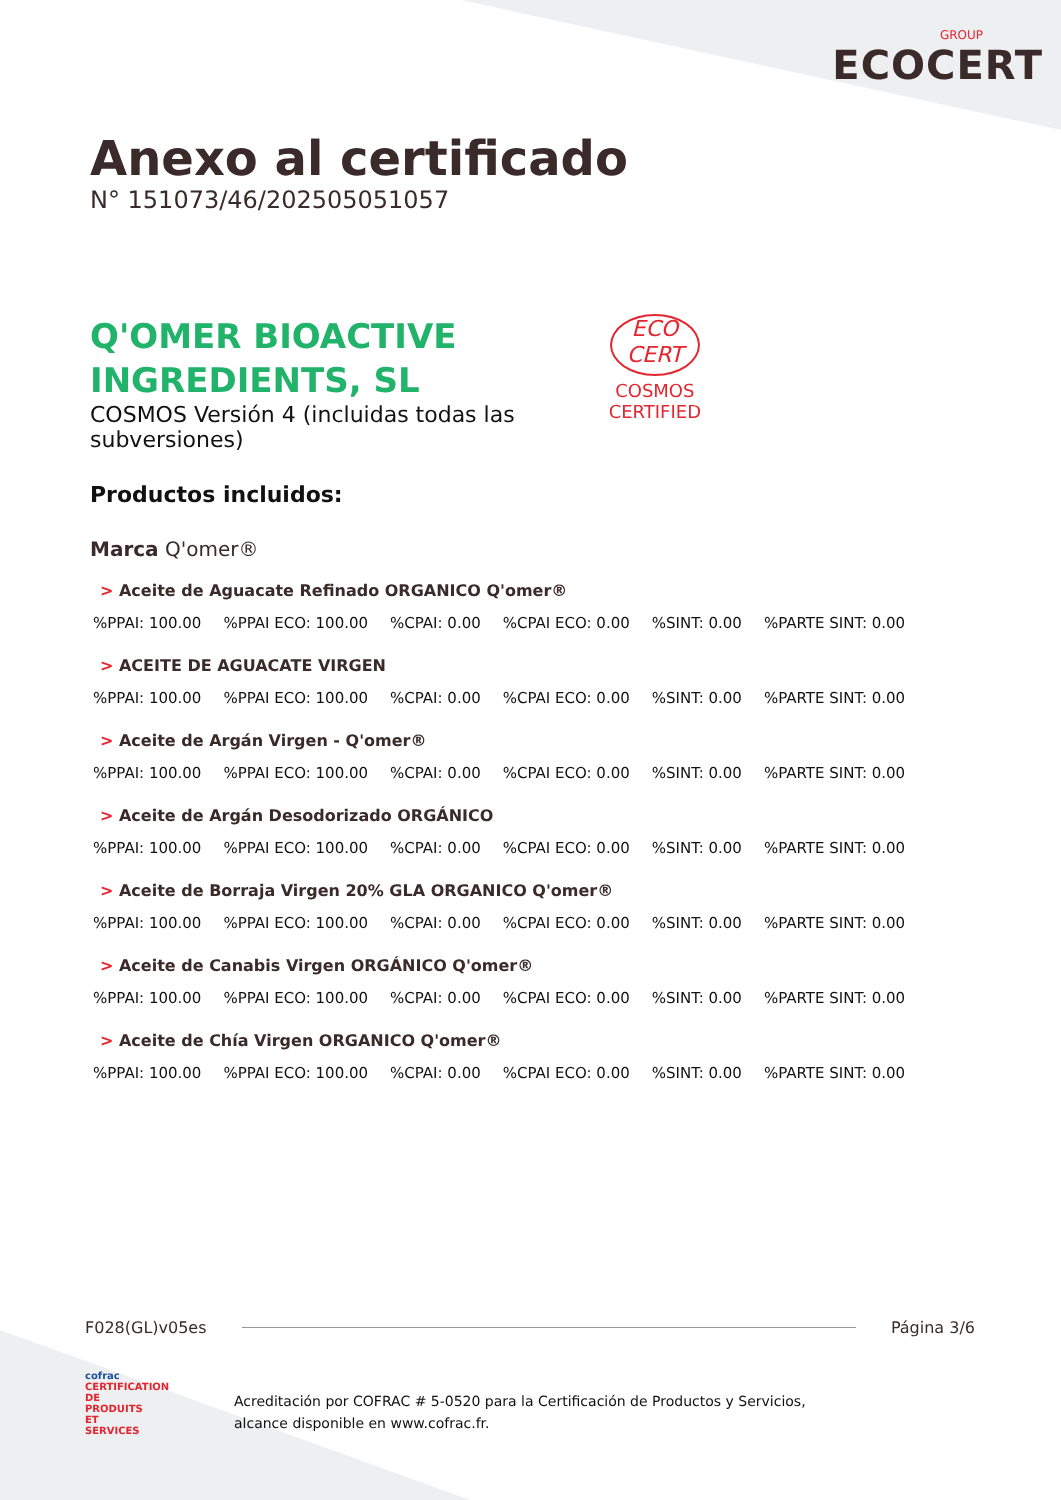GROUP
ECOCERT
Anexo al certificado
N° 151073/46/202505051057
Q'OMER BIOACTIVE
INGREDIENTS, SL
COSMOS Versión 4 (incluidas todas las
subversiones)
ECO
CERT
COSMOS
CERTIFIED
Productos incluidos:
Marca Q'omer®
> Aceite de Aguacate Refinado ORGANICO Q'omer®
%PPAI: 100.00%PPAI ECO: 100.00%CPAI: 0.00%CPAI ECO: 0.00%SINT: 0.00%PARTE SINT: 0.00
> ACEITE DE AGUACATE VIRGEN
%PPAI: 100.00%PPAI ECO: 100.00%CPAI: 0.00%CPAI ECO: 0.00%SINT: 0.00%PARTE SINT: 0.00
> Aceite de Argán Virgen - Q'omer®
%PPAI: 100.00%PPAI ECO: 100.00%CPAI: 0.00%CPAI ECO: 0.00%SINT: 0.00%PARTE SINT: 0.00
> Aceite de Argán Desodorizado ORGÁNICO
%PPAI: 100.00%PPAI ECO: 100.00%CPAI: 0.00%CPAI ECO: 0.00%SINT: 0.00%PARTE SINT: 0.00
> Aceite de Borraja Virgen 20% GLA ORGANICO Q'omer®
%PPAI: 100.00%PPAI ECO: 100.00%CPAI: 0.00%CPAI ECO: 0.00%SINT: 0.00%PARTE SINT: 0.00
> Aceite de Canabis Virgen ORGÁNICO Q'omer®
%PPAI: 100.00%PPAI ECO: 100.00%CPAI: 0.00%CPAI ECO: 0.00%SINT: 0.00%PARTE SINT: 0.00
> Aceite de Chía Virgen ORGANICO Q'omer®
%PPAI: 100.00%PPAI ECO: 100.00%CPAI: 0.00%CPAI ECO: 0.00%SINT: 0.00%PARTE SINT: 0.00
F028(GL)v05es Página 3/6
cofrac
CERTIFICATION DE PRODUITS ET SERVICES
Acreditación por COFRAC # 5-0520 para la Certificación de Productos y Servicios,
alcance disponible en www.cofrac.fr.